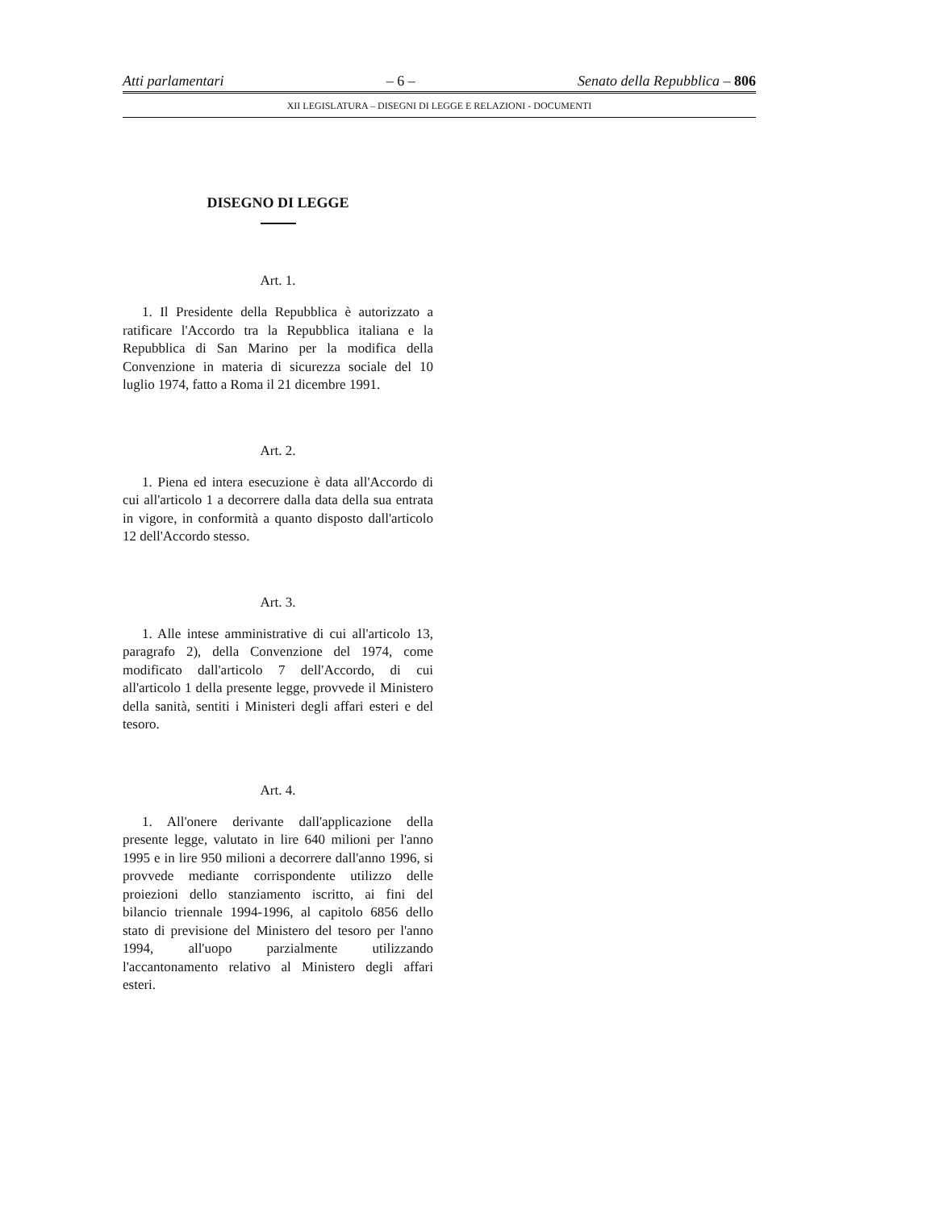Atti parlamentari – 6 – Senato della Repubblica – 806
XII LEGISLATURA – DISEGNI DI LEGGE E RELAZIONI - DOCUMENTI
DISEGNO DI LEGGE
Art. 1.
1. Il Presidente della Repubblica è autorizzato a ratificare l'Accordo tra la Repubblica italiana e la Repubblica di San Marino per la modifica della Convenzione in materia di sicurezza sociale del 10 luglio 1974, fatto a Roma il 21 dicembre 1991.
Art. 2.
1. Piena ed intera esecuzione è data all'Accordo di cui all'articolo 1 a decorrere dalla data della sua entrata in vigore, in conformità a quanto disposto dall'articolo 12 dell'Accordo stesso.
Art. 3.
1. Alle intese amministrative di cui all'articolo 13, paragrafo 2), della Convenzione del 1974, come modificato dall'articolo 7 dell'Accordo, di cui all'articolo 1 della presente legge, provvede il Ministero della sanità, sentiti i Ministeri degli affari esteri e del tesoro.
Art. 4.
1. All'onere derivante dall'applicazione della presente legge, valutato in lire 640 milioni per l'anno 1995 e in lire 950 milioni a decorrere dall'anno 1996, si provvede mediante corrispondente utilizzo delle proiezioni dello stanziamento iscritto, ai fini del bilancio triennale 1994-1996, al capitolo 6856 dello stato di previsione del Ministero del tesoro per l'anno 1994, all'uopo parzialmente utilizzando l'accantonamento relativo al Ministero degli affari esteri.